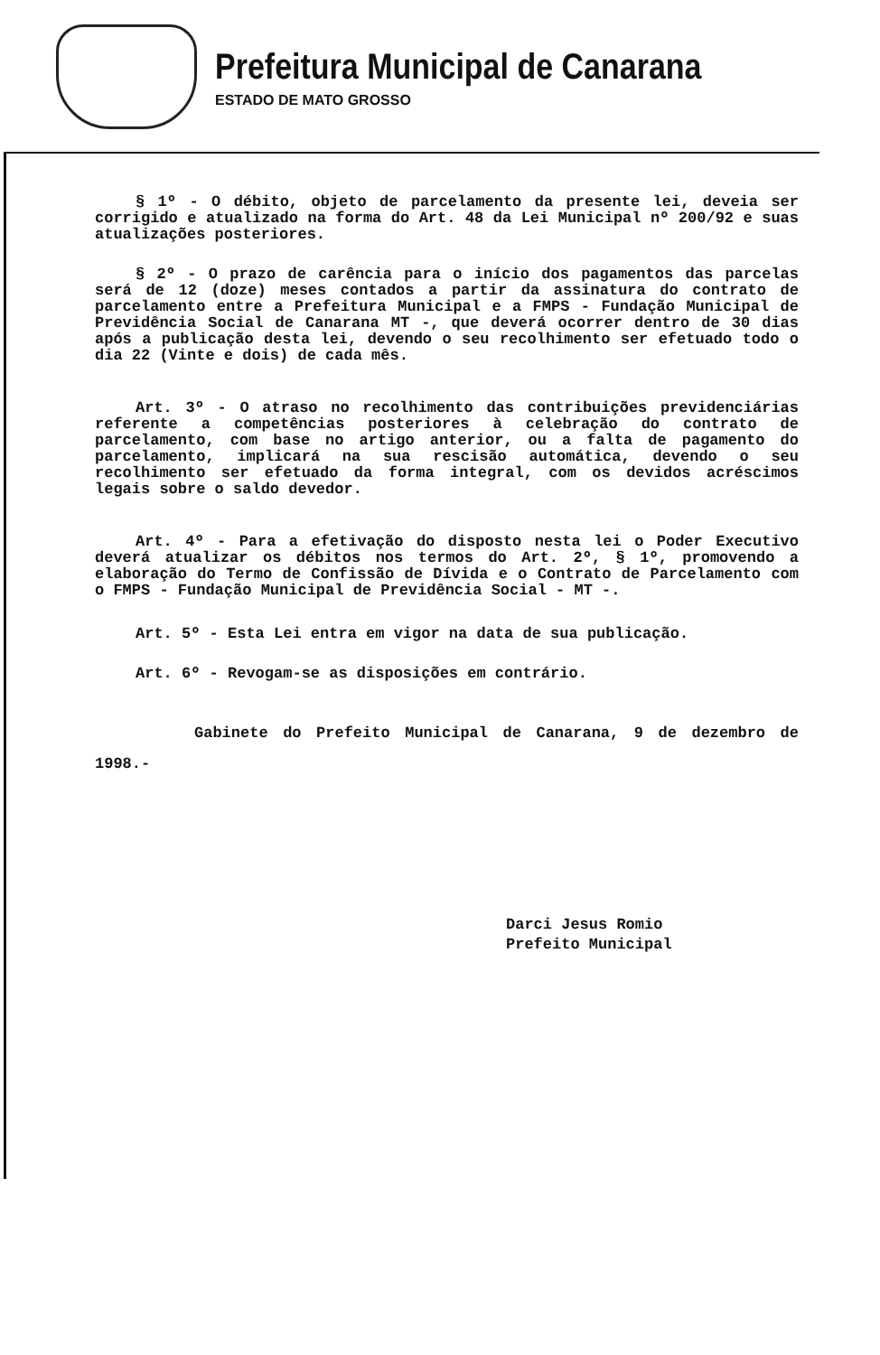Prefeitura Municipal de Canarana
ESTADO DE MATO GROSSO
§ 1º - O débito, objeto de parcelamento da presente lei, deveia ser corrigido e atualizado na forma do Art. 48 da Lei Municipal nº 200/92 e suas atualizações posteriores.
§ 2º - O prazo de carência para o início dos pagamentos das parcelas será de 12 (doze) meses contados a partir da assinatura do contrato de parcelamento entre a Prefeitura Municipal e a FMPS - Fundação Municipal de Previdência Social de Canarana MT -, que deverá ocorrer dentro de 30 dias após a publicação desta lei, devendo o seu recolhimento ser efetuado todo o dia 22 (Vinte e dois) de cada mês.
Art. 3º - O atraso no recolhimento das contribuições previdenciárias referente a competências posteriores à celebração do contrato de parcelamento, com base no artigo anterior, ou a falta de pagamento do parcelamento, implicará na sua rescisão automática, devendo o seu recolhimento ser efetuado da forma integral, com os devidos acréscimos legais sobre o saldo devedor.
Art. 4º - Para a efetivação do disposto nesta lei o Poder Executivo deverá atualizar os débitos nos termos do Art. 2º, § 1º, promovendo a elaboração do Termo de Confissão de Dívida e o Contrato de Parcelamento com o FMPS - Fundação Municipal de Previdência Social - MT -.
Art. 5º - Esta Lei entra em vigor na data de sua publicação.
Art. 6º - Revogam-se as disposições em contrário.
Gabinete do Prefeito Municipal de Canarana, 9 de dezembro de 1998.-
Darci Jesus Romio
Prefeito Municipal